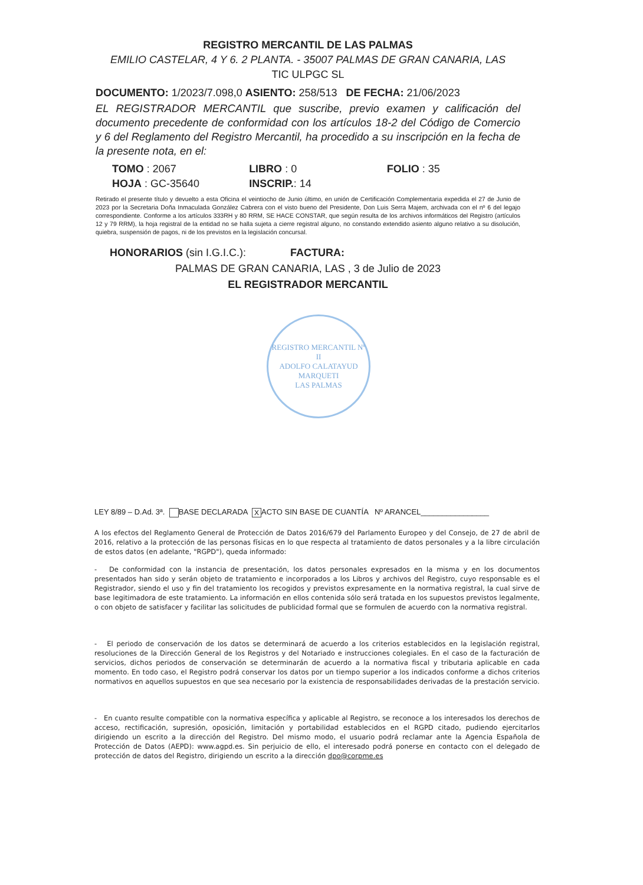REGISTRO MERCANTIL DE LAS PALMAS
EMILIO CASTELAR, 4 Y 6. 2 PLANTA. - 35007 PALMAS DE GRAN CANARIA, LAS
TIC ULPGC SL
DOCUMENTO: 1/2023/7.098,0 ASIENTO: 258/513 DE FECHA: 21/06/2023
EL REGISTRADOR MERCANTIL que suscribe, previo examen y calificación del documento precedente de conformidad con los artículos 18-2 del Código de Comercio y 6 del Reglamento del Registro Mercantil, ha procedido a su inscripción en la fecha de la presente nota, en el:
| TOMO : 2067 | LIBRO : 0 | FOLIO : 35 |
| HOJA : GC-35640 | INSCRIP. : 14 | |
Retirado el presente título y devuelto a esta Oficina el veintiocho de Junio último, en unión de Certificación Complementaria expedida el 27 de Junio de 2023 por la Secretaria Doña Inmaculada González Cabrera con el visto bueno del Presidente, Don Luis Serra Majem, archivada con el nº 6 del legajo correspondiente. Conforme a los artículos 333RH y 80 RRM, SE HACE CONSTAR, que según resulta de los archivos informáticos del Registro (artículos 12 y 79 RRM), la hoja registral de la entidad no se halla sujeta a cierre registral alguno, no constando extendido asiento alguno relativo a su disolución, quiebra, suspensión de pagos, ni de los previstos en la legislación concursal.
HONORARIOS (sin I.G.I.C.): FACTURA:
PALMAS DE GRAN CANARIA, LAS , 3 de Julio de 2023
EL REGISTRADOR MERCANTIL
REGISTRO MERCANTIL Nº II
ADOLFO CALATAYUD MARQUETI
LAS PALMAS
LEY 8/89 – D.Ad. 3ª. BASE DECLARADA X ACTO SIN BASE DE CUANTÍA Nº ARANCEL________________
A los efectos del Reglamento General de Protección de Datos 2016/679 del Parlamento Europeo y del Consejo, de 27 de abril de 2016, relativo a la protección de las personas físicas en lo que respecta al tratamiento de datos personales y a la libre circulación de estos datos (en adelante, "RGPD"), queda informado:
- De conformidad con la instancia de presentación, los datos personales expresados en la misma y en los documentos presentados han sido y serán objeto de tratamiento e incorporados a los Libros y archivos del Registro, cuyo responsable es el Registrador, siendo el uso y fin del tratamiento los recogidos y previstos expresamente en la normativa registral, la cual sirve de base legitimadora de este tratamiento. La información en ellos contenida sólo será tratada en los supuestos previstos legalmente, o con objeto de satisfacer y facilitar las solicitudes de publicidad formal que se formulen de acuerdo con la normativa registral.
- El periodo de conservación de los datos se determinará de acuerdo a los criterios establecidos en la legislación registral, resoluciones de la Dirección General de los Registros y del Notariado e instrucciones colegiales. En el caso de la facturación de servicios, dichos periodos de conservación se determinarán de acuerdo a la normativa fiscal y tributaria aplicable en cada momento. En todo caso, el Registro podrá conservar los datos por un tiempo superior a los indicados conforme a dichos criterios normativos en aquellos supuestos en que sea necesario por la existencia de responsabilidades derivadas de la prestación servicio.
- En cuanto resulte compatible con la normativa específica y aplicable al Registro, se reconoce a los interesados los derechos de acceso, rectificación, supresión, oposición, limitación y portabilidad establecidos en el RGPD citado, pudiendo ejercitarlos dirigiendo un escrito a la dirección del Registro. Del mismo modo, el usuario podrá reclamar ante la Agencia Española de Protección de Datos (AEPD): www.agpd.es. Sin perjuicio de ello, el interesado podrá ponerse en contacto con el delegado de protección de datos del Registro, dirigiendo un escrito a la dirección dpo@corpme.es